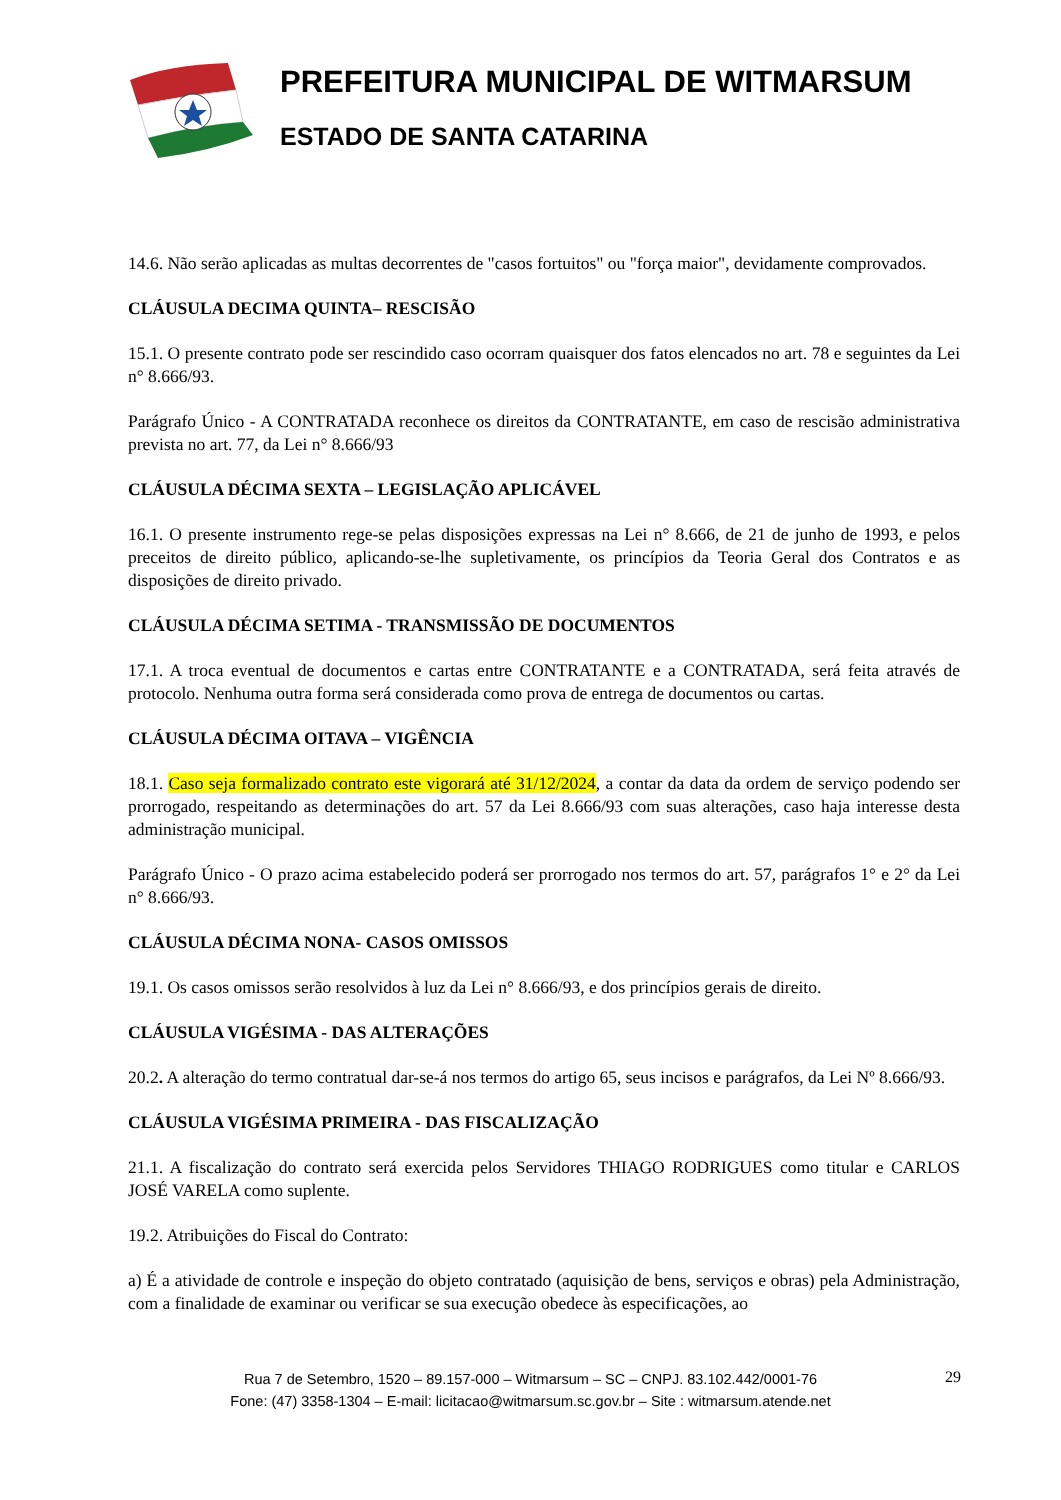PREFEITURA MUNICIPAL DE WITMARSUM
ESTADO DE SANTA CATARINA
14.6. Não serão aplicadas as multas decorrentes de "casos fortuitos" ou "força maior", devidamente comprovados.
CLÁUSULA DECIMA QUINTA– RESCISÃO
15.1. O presente contrato pode ser rescindido caso ocorram quaisquer dos fatos elencados no art. 78 e seguintes da Lei n° 8.666/93.
Parágrafo Único - A CONTRATADA reconhece os direitos da CONTRATANTE, em caso de rescisão administrativa prevista no art. 77, da Lei n° 8.666/93
CLÁUSULA DÉCIMA SEXTA – LEGISLAÇÃO APLICÁVEL
16.1. O presente instrumento rege-se pelas disposições expressas na Lei n° 8.666, de 21 de junho de 1993, e pelos preceitos de direito público, aplicando-se-lhe supletivamente, os princípios da Teoria Geral dos Contratos e as disposições de direito privado.
CLÁUSULA DÉCIMA SETIMA - TRANSMISSÃO DE DOCUMENTOS
17.1. A troca eventual de documentos e cartas entre CONTRATANTE e a CONTRATADA, será feita através de protocolo. Nenhuma outra forma será considerada como prova de entrega de documentos ou cartas.
CLÁUSULA DÉCIMA OITAVA – VIGÊNCIA
18.1. Caso seja formalizado contrato este vigorará até 31/12/2024, a contar da data da ordem de serviço podendo ser prorrogado, respeitando as determinações do art. 57 da Lei 8.666/93 com suas alterações, caso haja interesse desta administração municipal.
Parágrafo Único - O prazo acima estabelecido poderá ser prorrogado nos termos do art. 57, parágrafos 1° e 2° da Lei n° 8.666/93.
CLÁUSULA DÉCIMA NONA- CASOS OMISSOS
19.1. Os casos omissos serão resolvidos à luz da Lei n° 8.666/93, e dos princípios gerais de direito.
CLÁUSULA VIGÉSIMA - DAS ALTERAÇÕES
20.2. A alteração do termo contratual dar-se-á nos termos do artigo 65, seus incisos e parágrafos, da Lei Nº 8.666/93.
CLÁUSULA VIGÉSIMA PRIMEIRA - DAS FISCALIZAÇÃO
21.1. A fiscalização do contrato será exercida pelos Servidores THIAGO RODRIGUES como titular e CARLOS JOSÉ VARELA como suplente.
19.2. Atribuições do Fiscal do Contrato:
a) É a atividade de controle e inspeção do objeto contratado (aquisição de bens, serviços e obras) pela Administração, com a finalidade de examinar ou verificar se sua execução obedece às especificações, ao
Rua 7 de Setembro, 1520 – 89.157-000 – Witmarsum – SC – CNPJ. 83.102.442/0001-76
Fone: (47) 3358-1304 – E-mail: licitacao@witmarsum.sc.gov.br – Site : witmarsum.atende.net
29